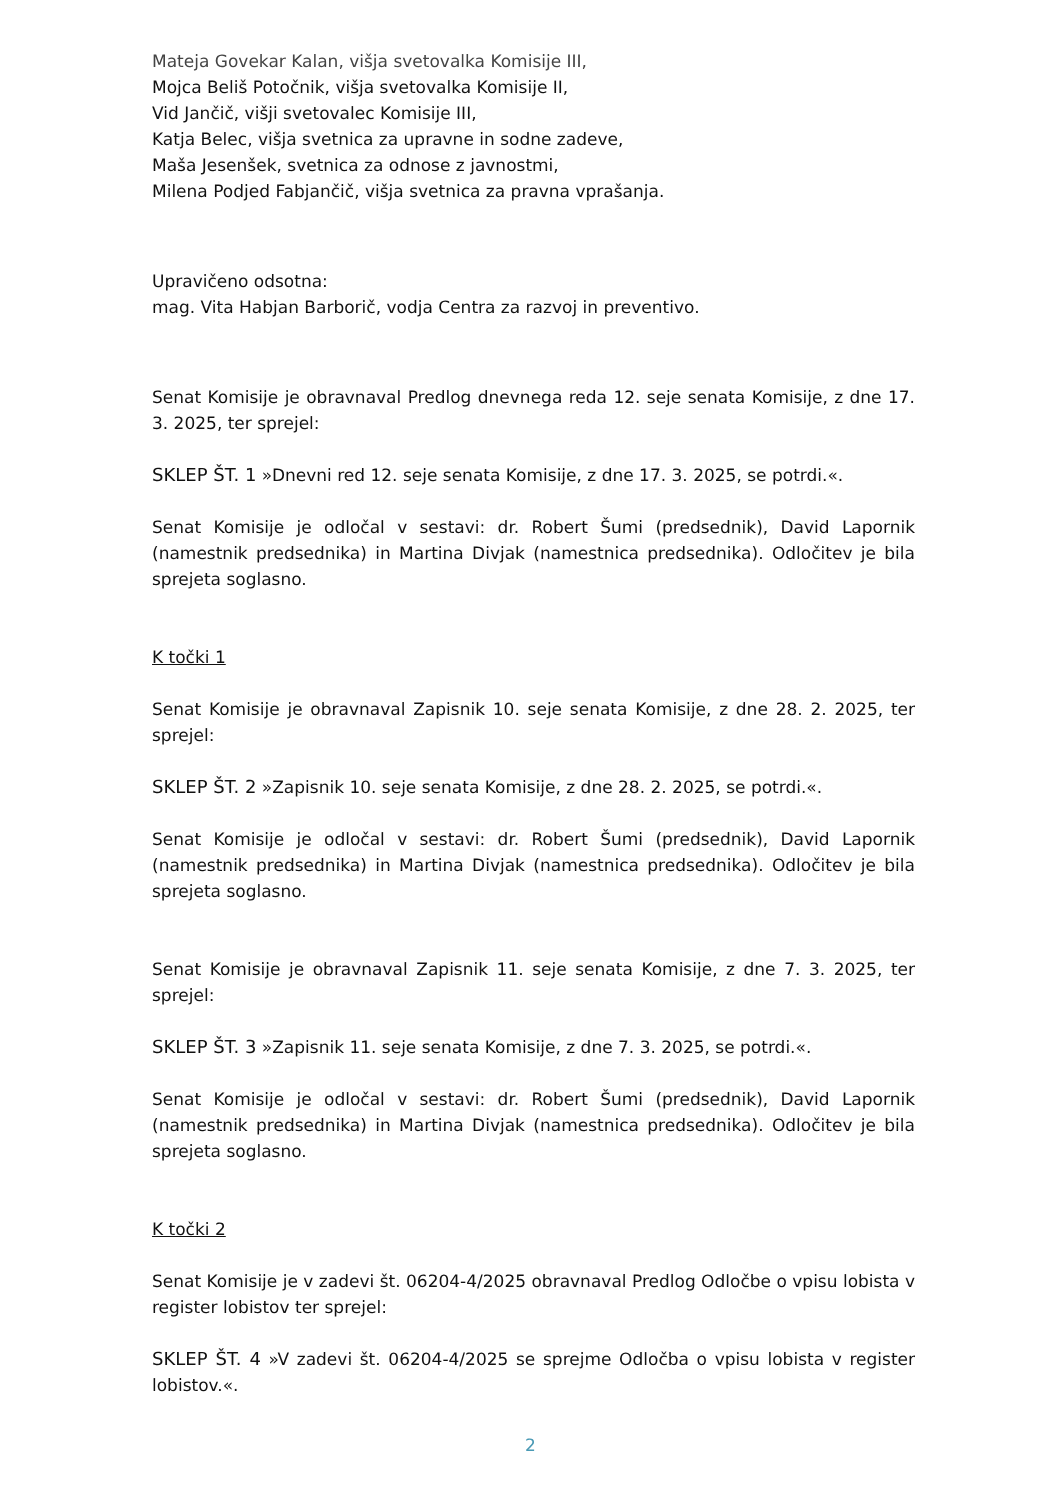Mateja Govekar Kalan, višja svetovalka Komisije III,
Mojca Beliš Potočnik, višja svetovalka Komisije II,
Vid Jančič, višji svetovalec Komisije III,
Katja Belec, višja svetnica za upravne in sodne zadeve,
Maša Jesenšek, svetnica za odnose z javnostmi,
Milena Podjed Fabjančič, višja svetnica za pravna vprašanja.
Upravičeno odsotna:
mag. Vita Habjan Barborič, vodja Centra za razvoj in preventivo.
Senat Komisije je obravnaval Predlog dnevnega reda 12. seje senata Komisije, z dne 17. 3. 2025, ter sprejel:
SKLEP ŠT. 1 »Dnevni red 12. seje senata Komisije, z dne 17. 3. 2025, se potrdi.«.
Senat Komisije je odločal v sestavi: dr. Robert Šumi (predsednik), David Lapornik (namestnik predsednika) in Martina Divjak (namestnica predsednika). Odločitev je bila sprejeta soglasno.
K točki 1
Senat Komisije je obravnaval Zapisnik 10. seje senata Komisije, z dne 28. 2. 2025, ter sprejel:
SKLEP ŠT. 2 »Zapisnik 10. seje senata Komisije, z dne 28. 2. 2025, se potrdi.«.
Senat Komisije je odločal v sestavi: dr. Robert Šumi (predsednik), David Lapornik (namestnik predsednika) in Martina Divjak (namestnica predsednika). Odločitev je bila sprejeta soglasno.
Senat Komisije je obravnaval Zapisnik 11. seje senata Komisije, z dne 7. 3. 2025, ter sprejel:
SKLEP ŠT. 3 »Zapisnik 11. seje senata Komisije, z dne 7. 3. 2025, se potrdi.«.
Senat Komisije je odločal v sestavi: dr. Robert Šumi (predsednik), David Lapornik (namestnik predsednika) in Martina Divjak (namestnica predsednika). Odločitev je bila sprejeta soglasno.
K točki 2
Senat Komisije je v zadevi št. 06204-4/2025 obravnaval Predlog Odločbe o vpisu lobista v register lobistov ter sprejel:
SKLEP ŠT. 4 »V zadevi št. 06204-4/2025 se sprejme Odločba o vpisu lobista v register lobistov.«.
2